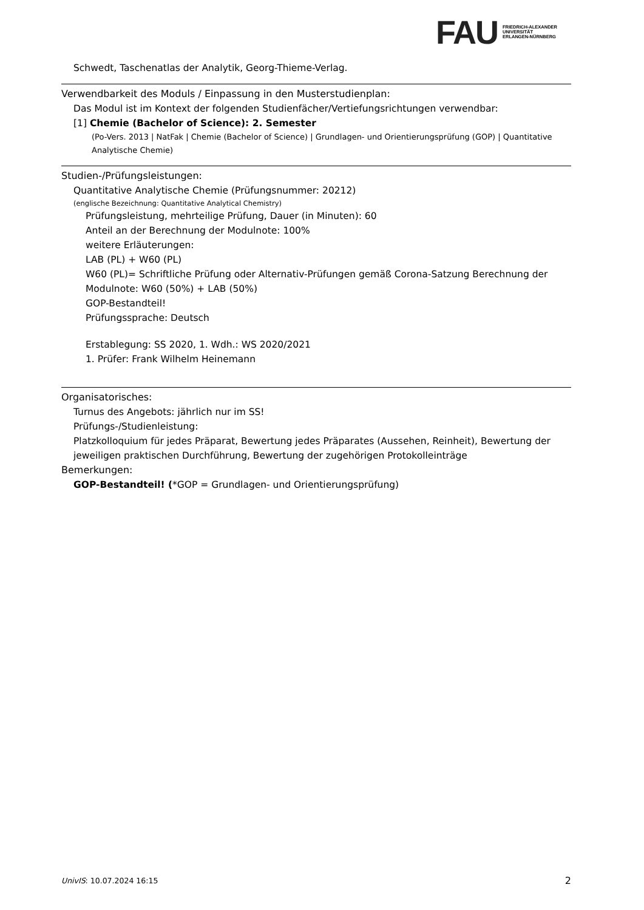FAU
FRIEDRICH-ALEXANDER
UNIVERSITÄT
ERLANGEN-NÜRNBERG
Schwedt, Taschenatlas der Analytik, Georg-Thieme-Verlag.
Verwendbarkeit des Moduls / Einpassung in den Musterstudienplan:
Das Modul ist im Kontext der folgenden Studienfächer/Vertiefungsrichtungen verwendbar:
[1] Chemie (Bachelor of Science): 2. Semester
(Po-Vers. 2013 | NatFak | Chemie (Bachelor of Science) | Grundlagen- und Orientierungsprüfung (GOP) | Quantitative Analytische Chemie)
Studien-/Prüfungsleistungen:
Quantitative Analytische Chemie (Prüfungsnummer: 20212)
(englische Bezeichnung: Quantitative Analytical Chemistry)
Prüfungsleistung, mehrteilige Prüfung, Dauer (in Minuten): 60
Anteil an der Berechnung der Modulnote: 100%
weitere Erläuterungen:
LAB (PL) + W60 (PL)
W60 (PL)= Schriftliche Prüfung oder Alternativ-Prüfungen gemäß Corona-Satzung Berechnung der Modulnote: W60 (50%) + LAB (50%)
GOP-Bestandteil!
Prüfungssprache: Deutsch
Erstablegung: SS 2020, 1. Wdh.: WS 2020/2021
1. Prüfer: Frank Wilhelm Heinemann
Organisatorisches:
Turnus des Angebots: jährlich nur im SS!
Prüfungs-/Studienleistung:
Platzkolloquium für jedes Präparat, Bewertung jedes Präparates (Aussehen, Reinheit), Bewertung der jeweiligen praktischen Durchführung, Bewertung der zugehörigen Protokolleinträge
Bemerkungen:
GOP-Bestandteil! (*GOP = Grundlagen- und Orientierungsprüfung)
UnivIS: 10.07.2024 16:15 2